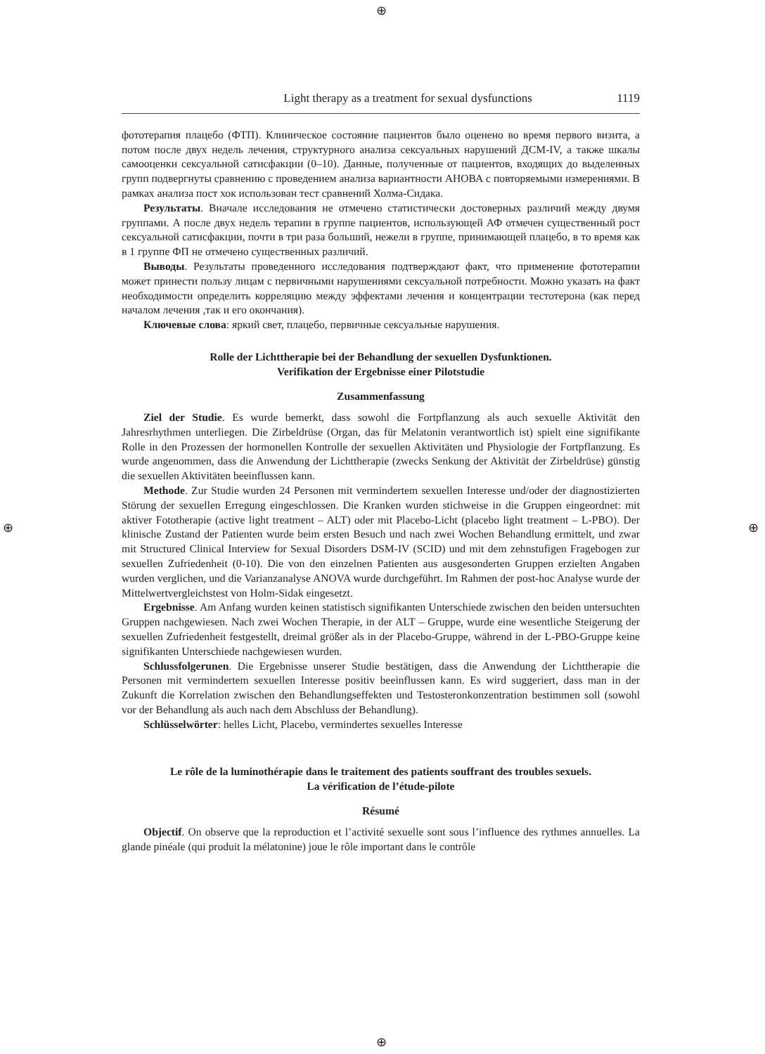⊕
⊕ ⊕
⊕
Light therapy as a treatment for sexual dysfunctions 1119
фототерапия плацебо (ФТП). Клиническое состояние пациентов было оценено во время первого визита, а потом после двух недель лечения, структурного анализа сексуальных нарушений ДСМ-IV, а также шкалы самооценки сексуальной сатисфакции (0–10). Данные, полученные от пациентов, входящих до выделенных групп подвергнуты сравнению с проведением анализа вариантности АНОВА с повторяемыми измерениями. В рамках анализа пост хок использован тест сравнений Холма-Сидака.
Результаты. Вначале исследования не отмечено статистически достоверных различий между двумя группами. А после двух недель терапии в группе пациентов, использующей АФ отмечен существенный рост сексуальной сатисфакции, почти в три раза больший, нежели в группе, принимающей плацебо, в то время как в 1 группе ФП не отмечено существенных различий.
Выводы. Результаты проведенного исследования подтверждают факт, что применение фототерапии может принести пользу лицам с первичными нарушениями сексуальной потребности. Можно указать на факт необходимости определить корреляцию между эффектами лечения и концентрации тестотерона (как перед началом лечения ,так и его окончания).
Ключевые слова: яркий свет, плацебо, первичные сексуальные нарушения.
Rolle der Lichttherapie bei der Behandlung der sexuellen Dysfunktionen.
Verifikation der Ergebnisse einer Pilotstudie
Zusammenfassung
Ziel der Studie. Es wurde bemerkt, dass sowohl die Fortpflanzung als auch sexuelle Aktivität den Jahresrhythmen unterliegen. Die Zirbeldrüse (Organ, das für Melatonin verantwortlich ist) spielt eine signifikante Rolle in den Prozessen der hormonellen Kontrolle der sexuellen Aktivitäten und Physiologie der Fortpflanzung. Es wurde angenommen, dass die Anwendung der Lichttherapie (zwecks Senkung der Aktivität der Zirbeldrüse) günstig die sexuellen Aktivitäten beeinflussen kann.
Methode. Zur Studie wurden 24 Personen mit vermindertem sexuellen Interesse und/oder der diagnostizierten Störung der sexuellen Erregung eingeschlossen. Die Kranken wurden stichweise in die Gruppen eingeordnet: mit aktiver Fototherapie (active light treatment – ALT) oder mit Placebo-Licht (placebo light treatment – L-PBO). Der klinische Zustand der Patienten wurde beim ersten Besuch und nach zwei Wochen Behandlung ermittelt, und zwar mit Structured Clinical Interview for Sexual Disorders DSM-IV (SCID) und mit dem zehnstufigen Fragebogen zur sexuellen Zufriedenheit (0-10). Die von den einzelnen Patienten aus ausgesonderten Gruppen erzielten Angaben wurden verglichen, und die Varianzanalyse ANOVA wurde durchgeführt. Im Rahmen der post-hoc Analyse wurde der Mittelwertvergleichstest von Holm-Sidak eingesetzt.
Ergebnisse. Am Anfang wurden keinen statistisch signifikanten Unterschiede zwischen den beiden untersuchten Gruppen nachgewiesen. Nach zwei Wochen Therapie, in der ALT – Gruppe, wurde eine wesentliche Steigerung der sexuellen Zufriedenheit festgestellt, dreimal größer als in der Placebo-Gruppe, während in der L-PBO-Gruppe keine signifikanten Unterschiede nachgewiesen wurden.
Schlussfolgerunen. Die Ergebnisse unserer Studie bestätigen, dass die Anwendung der Lichttherapie die Personen mit vermindertem sexuellen Interesse positiv beeinflussen kann. Es wird suggeriert, dass man in der Zukunft die Korrelation zwischen den Behandlungseffekten und Testosteronkonzentration bestimmen soll (sowohl vor der Behandlung als auch nach dem Abschluss der Behandlung).
Schlüsselwörter: helles Licht, Placebo, vermindertes sexuelles Interesse
Le rôle de la luminothérapie dans le traitement des patients souffrant des troubles sexuels.
La vérification de l’étude-pilote
Résumé
Objectif. On observe que la reproduction et l’activité sexuelle sont sous l’influence des rythmes annuelles. La glande pinéale (qui produit la mélatonine) joue le rôle important dans le contrôle